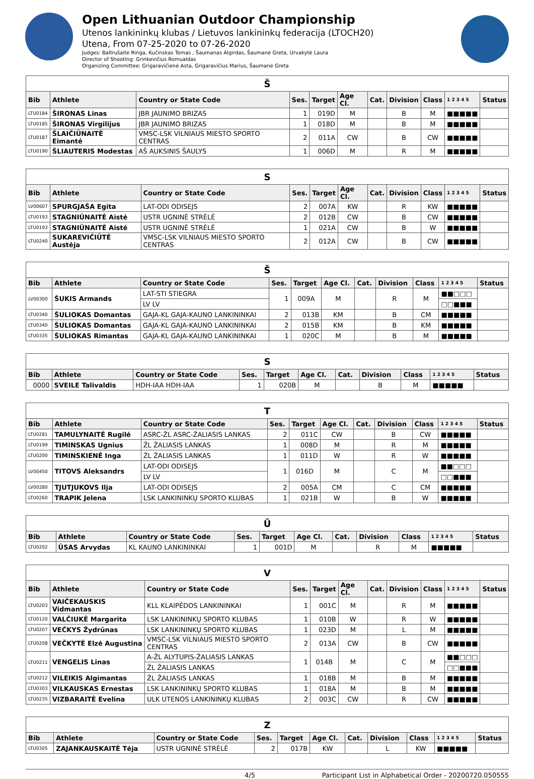Open Lithuanian Outdoor Championship
Utenos lankininkų klubas / Lietuvos lankininkų federacija (LTOCH20)
Utena, From 07-25-2020 to 07-26-2020
Judges: Baltrušaitė Ringa, Kučinskas Tomas , Šaumanas Algirdas, Šaumanė Greta, Urvakytė Laura
Director of Shooting: Grinkevičius Romualdas
Organizing Committee: Grigaravičienė Asta, Grigaravičius Marius, Šaumanė Greta
| Š | | | | | | | | | | |
| Bib | Athlete | Country or State Code | Ses. | Target | Age Cl. | Cat. | Division | Class | 1 2 3 4 5 | Status |
| LTU0184 | ŠIRONAS Linas | JBR JAUNIMO BRIZAS | 1 | 019D | M | | B | M | ■■■■■ | |
| LTU0185 | ŠIRONAS Virgilijus | JBR JAUNIMO BRIZAS | 1 | 018D | M | | B | M | ■■■■■ | |
| LTU0187 | ŠLAIČIŪNAITĖ Eimantė | VMSC-LSK VILNIAUS MIESTO SPORTO CENTRAS | 2 | 011A | CW | | B | CW | ■■■■■ | |
| LTU0190 | ŠLIAUTERIS Modestas | AŠ AUKSINIS ŠAULYS | 1 | 006D | M | | R | M | ■■■■■ | |
| S | | | | | | | | | | |
| Bib | Athlete | Country or State Code | Ses. | Target | Age Cl. | Cat. | Division | Class | 1 2 3 4 5 | Status |
| LV00607 | SPURGJAŠA Egita | LAT-ODI ODISEJS | 2 | 007A | KW | | R | KW | ■■■■■ | |
| LTU0193 | STAGNIŪNAITĖ Aistė | USTR UGNINĖ STRĖLĖ | 2 | 012B | CW | | B | CW | ■■■■■ | |
| LTU0193 | STAGNIŪNAITĖ Aistė | USTR UGNINĖ STRĖLĖ | 1 | 021A | CW | | B | W | ■■■■■ | |
| LTU0240 | SUKAREVIČIŪTĖ Austėja | VMSC-LSK VILNIAUS MIESTO SPORTO CENTRAS | 2 | 012A | CW | | B | CW | ■■■■■ | |
| Š | | | | | | | | | | |
| Bib | Athlete | Country or State Code | Ses. | Target | Age Cl. | Cat. | Division | Class | 1 2 3 4 5 | Status |
| LV00300 | ŠUKIS Armands | LAT-STI STIEGRA | 1 | 009A | M | | R | M | ■■□□□ | |
| | | LV LV | | | | | | | □□■■■ | |
| LTU0340 | ŠULIOKAS Domantas | GAJA-KL GAJA-KAUNO LANKININKAI | 2 | 013B | KM | | B | CM | ■■■■■ | |
| LTU0340 | ŠULIOKAS Domantas | GAJA-KL GAJA-KAUNO LANKININKAI | 2 | 015B | KM | | B | KM | ■■■■■ | |
| LTU0335 | ŠULIOKAS Rimantas | GAJA-KL GAJA-KAUNO LANKININKAI | 1 | 020C | M | | B | M | ■■■■■ | |
| S | | | | | | | | | | |
| Bib | Athlete | Country or State Code | Ses. | Target | Age Cl. | Cat. | Division | Class | 1 2 3 4 5 | Status |
| 0000 | SVEILE Talivaldis | HDH-IAA HDH-IAA | 1 | 020B | M | | B | M | ■■■■■ | |
| T | | | | | | | | | | |
| Bib | Athlete | Country or State Code | Ses. | Target | Age Cl. | Cat. | Division | Class | 1 2 3 4 5 | Status |
| LTU0281 | TAMULYNAITĖ Rugilė | ASRC-ŽL ASRC-ŽALIASIS LANKAS | 2 | 011C | CW | | B | CW | ■■■■■ | |
| LTU0199 | TIMINSKAS Ugnius | ŽL ŽALIASIS LANKAS | 1 | 008D | M | | R | M | ■■■■■ | |
| LTU0200 | TIMINSKIENĖ Inga | ŽL ŽALIASIS LANKAS | 1 | 011D | W | | R | W | ■■■■■ | |
| LV00450 | TITOVS Aleksandrs | LAT-ODI ODISEJS | 1 | 016D | M | | C | M | ■■□□□ | |
| | | LV LV | | | | | | | □□■■■ | |
| LV00280 | TJUTJUKOVS Ilja | LAT-ODI ODISEJS | 2 | 005A | CM | | C | CM | ■■■■■ | |
| LTU0260 | TRAPIK Jelena | LSK LANKININKŲ SPORTO KLUBAS | 1 | 021B | W | | B | W | ■■■■■ | |
| Ū | | | | | | | | | | |
| Bib | Athlete | Country or State Code | Ses. | Target | Age Cl. | Cat. | Division | Class | 1 2 3 4 5 | Status |
| LTU0202 | ŪSAS Arvydas | KL KAUNO LANKININKAI | 1 | 001D | M | | R | M | ■■■■■ | |
| V | | | | | | | | | | |
| Bib | Athlete | Country or State Code | Ses. | Target | Age Cl. | Cat. | Division | Class | 1 2 3 4 5 | Status |
| LTU0203 | VAIČEKAUSKIS Vidmantas | KLL KLAIPĖDOS LANKININKAI | 1 | 001C | M | | R | M | ■■■■■ | |
| LTU0120 | VALČIUKĖ Margarita | LSK LANKININKŲ SPORTO KLUBAS | 1 | 010B | W | | R | W | ■■■■■ | |
| LTU0207 | VEČKYS Žydrūnas | LSK LANKININKŲ SPORTO KLUBAS | 1 | 023D | M | | L | M | ■■■■■ | |
| LTU0208 | VEČKYTĖ Elzė Augustina | VMSC-LSK VILNIAUS MIESTO SPORTO CENTRAS | 2 | 013A | CW | | B | CW | ■■■■■ | |
| LTU0211 | VENGELIS Linas | A-ŽL ALYTUPIS-ŽALIASIS LANKAS | 1 | 014B | M | | C | M | ■■□□□ | |
| | | ŽL ŽALIASIS LANKAS | | | | | | | □□■■■ | |
| LTU0212 | VILEIKIS Algimantas | ŽL ŽALIASIS LANKAS | 1 | 018B | M | | B | M | ■■■■■ | |
| LTU0303 | VILKAUSKAS Ernestas | LSK LANKININKŲ SPORTO KLUBAS | 1 | 018A | M | | B | M | ■■■■■ | |
| LTU0235 | VIZBARAITĖ Evelina | ULK UTENOS LANKININKŲ KLUBAS | 2 | 003C | CW | | R | CW | ■■■■■ | |
| Z | | | | | | | | | | |
| Bib | Athlete | Country or State Code | Ses. | Target | Age Cl. | Cat. | Division | Class | 1 2 3 4 5 | Status |
| LTU0305 | ZAJANKAUSKAITĖ Tėja | USTR UGNINĖ STRĖLĖ | 2 | 017B | KW | | L | KW | ■■■■■ | |
4/5 Participant List in Alphabetical Order - 20200720.050555